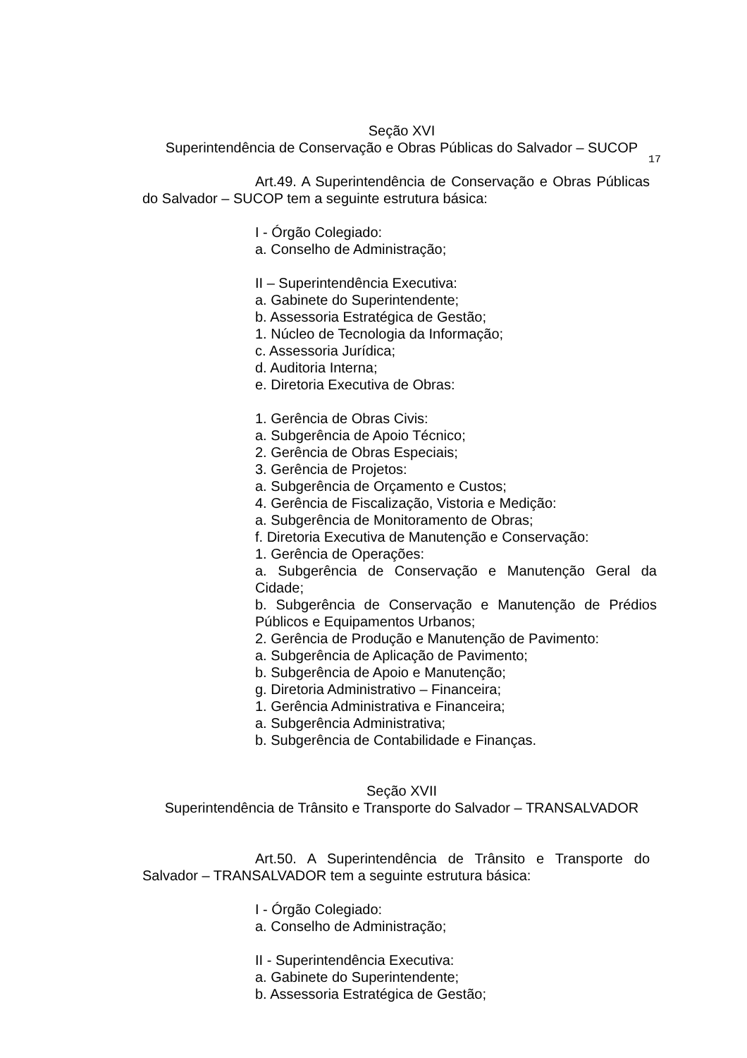Seção XVI
Superintendência de Conservação e Obras Públicas do Salvador – SUCOP
17
Art.49. A Superintendência de Conservação e Obras Públicas do Salvador – SUCOP tem a seguinte estrutura básica:
I - Órgão Colegiado:
a. Conselho de Administração;
II – Superintendência Executiva:
a. Gabinete do Superintendente;
b. Assessoria Estratégica de Gestão;
1. Núcleo de Tecnologia da Informação;
c. Assessoria Jurídica;
d. Auditoria Interna;
e. Diretoria Executiva de Obras:
1. Gerência de Obras Civis:
a. Subgerência de Apoio Técnico;
2. Gerência de Obras Especiais;
3. Gerência de Projetos:
a. Subgerência de Orçamento e Custos;
4. Gerência de Fiscalização, Vistoria e Medição:
a. Subgerência de Monitoramento de Obras;
f. Diretoria Executiva de Manutenção e Conservação:
1. Gerência de Operações:
a. Subgerência de Conservação e Manutenção Geral da Cidade;
b. Subgerência de Conservação e Manutenção de Prédios Públicos e Equipamentos Urbanos;
2. Gerência de Produção e Manutenção de Pavimento:
a. Subgerência de Aplicação de Pavimento;
b. Subgerência de Apoio e Manutenção;
g. Diretoria Administrativo – Financeira;
1. Gerência Administrativa e Financeira;
a. Subgerência Administrativa;
b. Subgerência de Contabilidade e Finanças.
Seção XVII
Superintendência de Trânsito e Transporte do Salvador – TRANSALVADOR
Art.50. A Superintendência de Trânsito e Transporte do Salvador – TRANSALVADOR tem a seguinte estrutura básica:
I - Órgão Colegiado:
a. Conselho de Administração;
II - Superintendência Executiva:
a. Gabinete do Superintendente;
b. Assessoria Estratégica de Gestão;